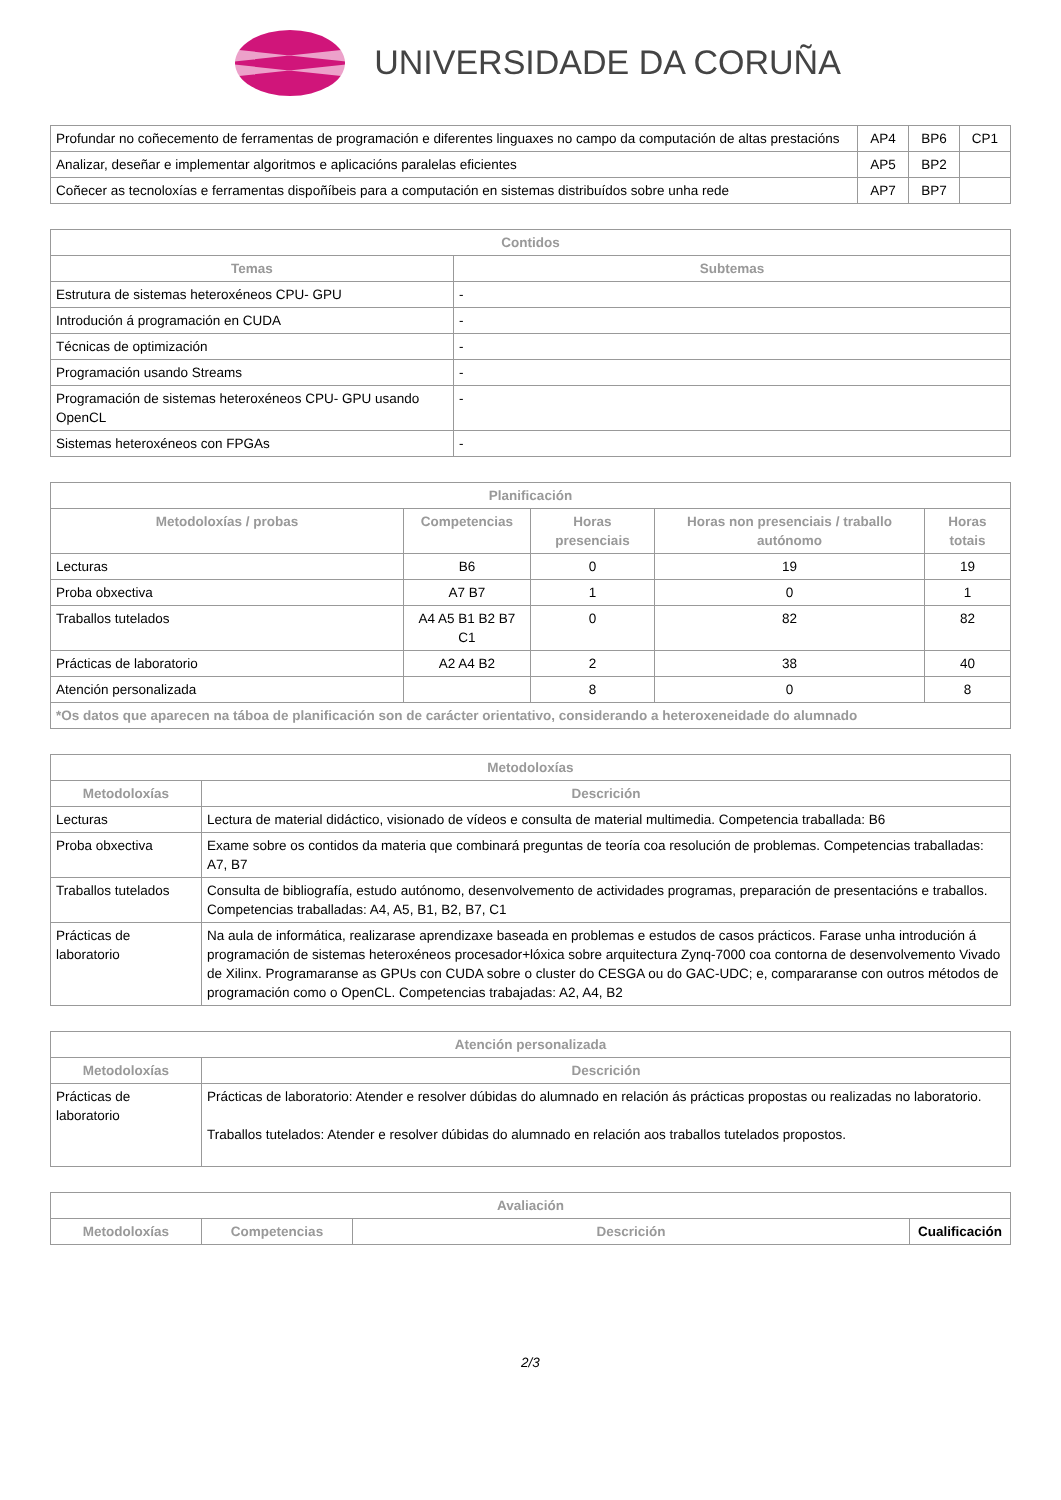UNIVERSIDADE DA CORUÑA
| Profundar no coñecemento de ferramentas de programación e diferentes linguaxes no campo da computación de altas prestacións | AP4 | BP6 | CP1 |
| Analizar, deseñar e implementar algoritmos e aplicacións paralelas eficientes | AP5 | BP2 | |
| Coñecer as tecnoloxías e ferramentas dispoñíbeis para a computación en sistemas distribuídos sobre unha rede | AP7 | BP7 | |
| Contidos | |
| --- | --- |
| Temas | Subtemas |
| Estrutura de sistemas heteroxéneos CPU- GPU | - |
| Introdución á programación en CUDA | - |
| Técnicas de optimización | - |
| Programación usando Streams | - |
| Programación de sistemas heteroxéneos CPU- GPU usando OpenCL | - |
| Sistemas heteroxéneos con FPGAs | - |
| Planificación | | | | |
| --- | --- | --- | --- | --- |
| Metodoloxías / probas | Competencias | Horas presenciais | Horas non presenciais / traballo autónomo | Horas totais |
| Lecturas | B6 | 0 | 19 | 19 |
| Proba obxectiva | A7 B7 | 1 | 0 | 1 |
| Traballos tutelados | A4 A5 B1 B2 B7 C1 | 0 | 82 | 82 |
| Prácticas de laboratorio | A2 A4 B2 | 2 | 38 | 40 |
| Atención personalizada | | 8 | 0 | 8 |
| *Os datos que aparecen na táboa de planificación son de carácter orientativo, considerando a heteroxeneidade do alumnado | | | | |
| Metodoloxías | |
| --- | --- |
| Metodoloxías | Descrición |
| Lecturas | Lectura de material didáctico, visionado de vídeos e consulta de material multimedia. Competencia traballada: B6 |
| Proba obxectiva | Exame sobre os contidos da materia que combinará preguntas de teoría coa resolución de problemas. Competencias traballadas: A7, B7 |
| Traballos tutelados | Consulta de bibliografía, estudo autónomo, desenvolvemento de actividades programas, preparación de presentacións e traballos. Competencias traballadas: A4, A5, B1, B2, B7, C1 |
| Prácticas de laboratorio | Na aula de informática, realizarase aprendizaxe baseada en problemas e estudos de casos prácticos. Farase unha introdución á programación de sistemas heteroxéneos procesador+lóxica sobre arquitectura Zynq-7000 coa contorna de desenvolvemento Vivado de Xilinx. Programaranse as GPUs con CUDA sobre o cluster do CESGA ou do GAC-UDC; e, compararanse con outros métodos de programación como o OpenCL. Competencias trabajadas: A2, A4, B2 |
| Atención personalizada | |
| --- | --- |
| Metodoloxías | Descrición |
| Prácticas de laboratorio | Prácticas de laboratorio: Atender e resolver dúbidas do alumnado en relación ás prácticas propostas ou realizadas no laboratorio. Traballos tutelados: Atender e resolver dúbidas do alumnado en relación aos traballos tutelados propostos. |
| Avaliación | | | |
| --- | --- | --- | --- |
| Metodoloxías | Competencias | Descrición | Cualificación |
2/3